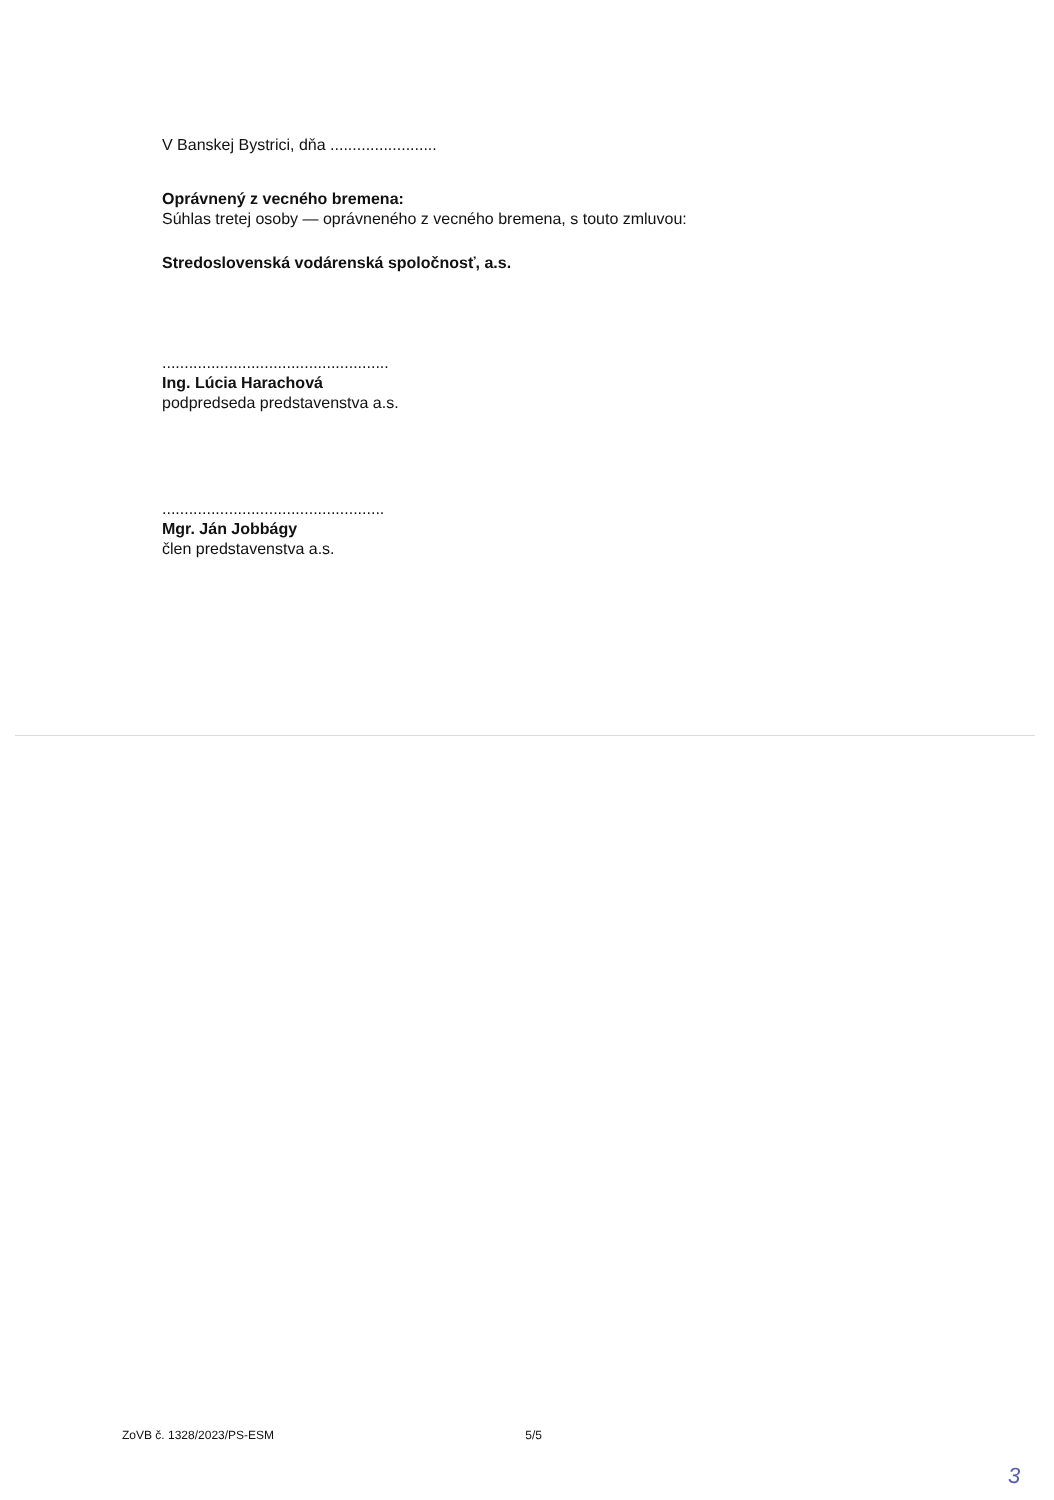V Banskej Bystrici, dňa ........................
Oprávnený z vecného bremena:
Súhlas tretej osoby — oprávneného z vecného bremena, s touto zmluvou:
Stredoslovenská vodárenská spoločnosť, a.s.
...................................................
Ing. Lúcia Harachová
podpredseda predstavenstva a.s.
..................................................
Mgr. Ján Jobbágy
člen predstavenstva a.s.
ZoVB č. 1328/2023/PS-ESM 5/5
3